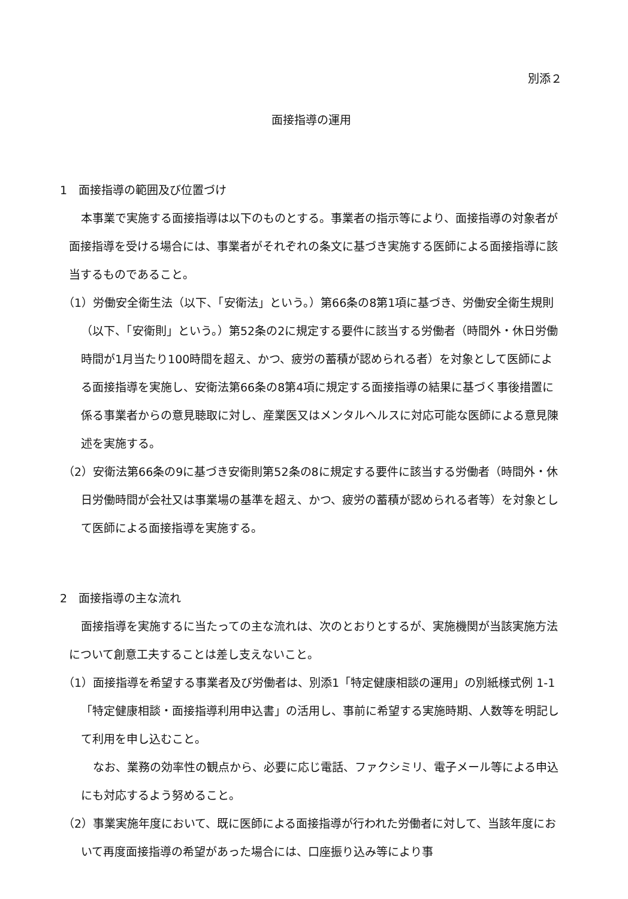別添２
面接指導の運用
1　面接指導の範囲及び位置づけ
本事業で実施する面接指導は以下のものとする。事業者の指示等により、面接指導の対象者が面接指導を受ける場合には、事業者がそれぞれの条文に基づき実施する医師による面接指導に該当するものであること。
（1）労働安全衛生法（以下、「安衛法」という。）第66条の8第1項に基づき、労働安全衛生規則（以下、「安衛則」という。）第52条の2に規定する要件に該当する労働者（時間外・休日労働時間が1月当たり100時間を超え、かつ、疲労の蓄積が認められる者）を対象として医師による面接指導を実施し、安衛法第66条の8第4項に規定する面接指導の結果に基づく事後措置に係る事業者からの意見聴取に対し、産業医又はメンタルヘルスに対応可能な医師による意見陳述を実施する。
（2）安衛法第66条の9に基づき安衛則第52条の8に規定する要件に該当する労働者（時間外・休日労働時間が会社又は事業場の基準を超え、かつ、疲労の蓄積が認められる者等）を対象として医師による面接指導を実施する。
2　面接指導の主な流れ
面接指導を実施するに当たっての主な流れは、次のとおりとするが、実施機関が当該実施方法について創意工夫することは差し支えないこと。
（1）面接指導を希望する事業者及び労働者は、別添1「特定健康相談の運用」の別紙様式例 1-1「特定健康相談・面接指導利用申込書」の活用し、事前に希望する実施時期、人数等を明記して利用を申し込むこと。
なお、業務の効率性の観点から、必要に応じ電話、ファクシミリ、電子メール等による申込にも対応するよう努めること。
（2）事業実施年度において、既に医師による面接指導が行われた労働者に対して、当該年度において再度面接指導の希望があった場合には、口座振り込み等により事